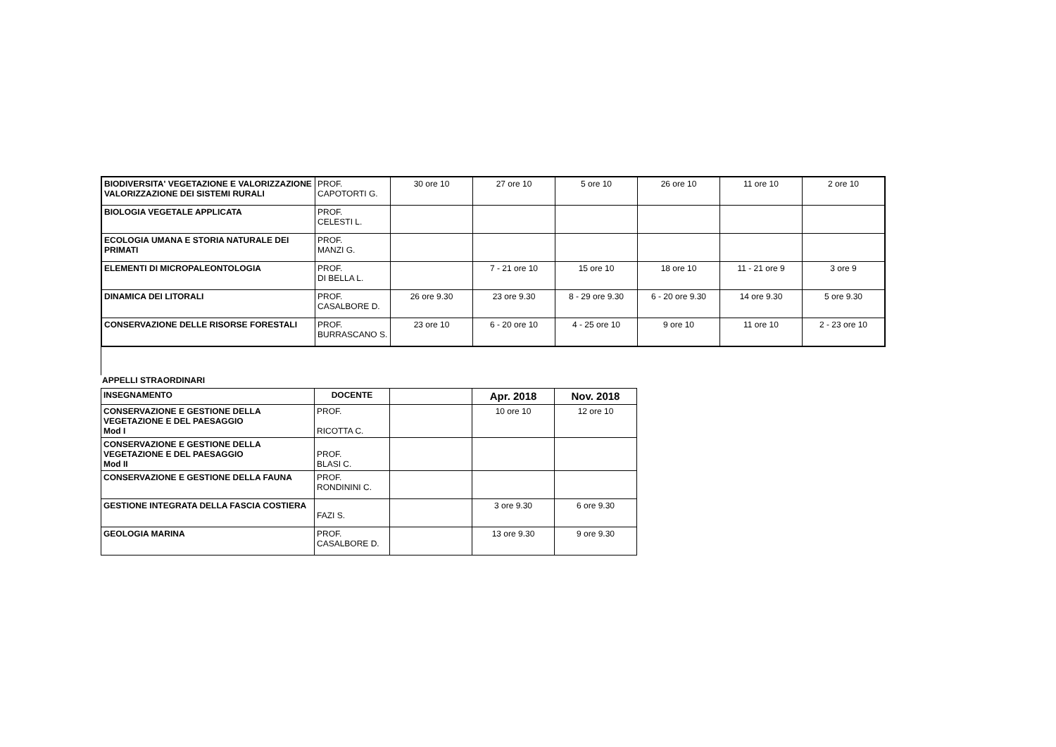| BIODIVERSITA' VEGETAZIONE E VALORIZZAZIONE VALORIZZAZIONE DEI SISTEMI RURALI | PROF. CAPOTORTI G. | 30 ore 10 | 27 ore 10 | 5 ore 10 | 26 ore 10 | 11 ore 10 | 2 ore 10 |
| BIOLOGIA VEGETALE APPLICATA | PROF. CELESTI L. | | | | | | |
| ECOLOGIA UMANA E STORIA NATURALE DEI PRIMATI | PROF. MANZI G. | | | | | | |
| ELEMENTI DI MICROPALEONTOLOGIA | PROF. DI BELLA L. | | 7 - 21 ore 10 | 15 ore 10 | 18 ore 10 | 11 - 21 ore 9 | 3 ore 9 |
| DINAMICA DEI LITORALI | PROF. CASALBORE D. | 26 ore 9.30 | 23 ore 9.30 | 8 - 29 ore 9.30 | 6 - 20 ore 9.30 | 14 ore 9.30 | 5 ore 9.30 |
| CONSERVAZIONE DELLE RISORSE FORESTALI | PROF. BURRASCANO S. | 23 ore 10 | 6 - 20 ore 10 | 4 - 25 ore 10 | 9 ore 10 | 11 ore 10 | 2 - 23 ore 10 |
APPELLI STRAORDINARI
| INSEGNAMENTO | DOCENTE | | Apr. 2018 | Nov. 2018 |
| CONSERVAZIONE E GESTIONE DELLA VEGETAZIONE E DEL PAESAGGIO Mod I | PROF. RICOTTA C. | | 10 ore 10 | 12 ore 10 |
| CONSERVAZIONE E GESTIONE DELLA VEGETAZIONE E DEL PAESAGGIO Mod II | PROF. BLASI C. | | | |
| CONSERVAZIONE E GESTIONE DELLA FAUNA | PROF. RONDININI C. | | | |
| GESTIONE INTEGRATA DELLA FASCIA COSTIERA | FAZI S. | | 3 ore 9.30 | 6 ore 9.30 |
| GEOLOGIA MARINA | PROF. CASALBORE D. | | 13 ore 9.30 | 9 ore 9.30 |